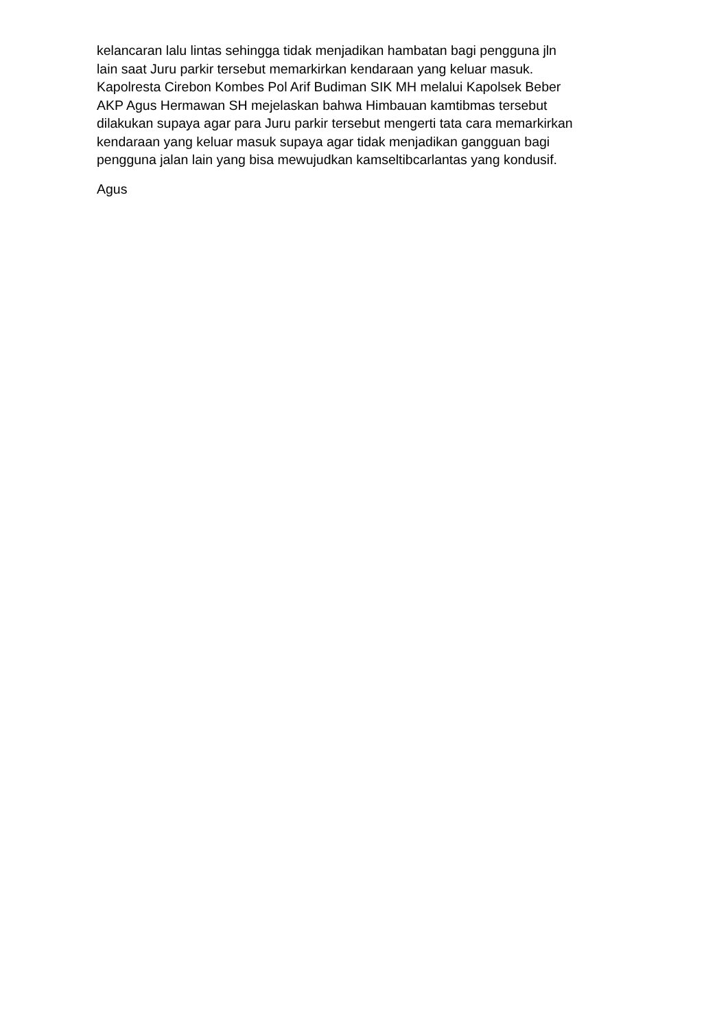kelancaran lalu lintas sehingga tidak menjadikan hambatan bagi pengguna jln
lain saat Juru parkir tersebut memarkirkan kendaraan yang keluar masuk.
Kapolresta Cirebon Kombes Pol Arif Budiman SIK MH melalui Kapolsek Beber
AKP Agus Hermawan SH mejelaskan bahwa Himbauan kamtibmas tersebut
dilakukan supaya agar para Juru parkir tersebut mengerti tata cara memarkirkan
kendaraan yang keluar masuk supaya agar tidak menjadikan gangguan bagi
pengguna jalan lain yang bisa mewujudkan kamseltibcarlantas yang kondusif.
Agus